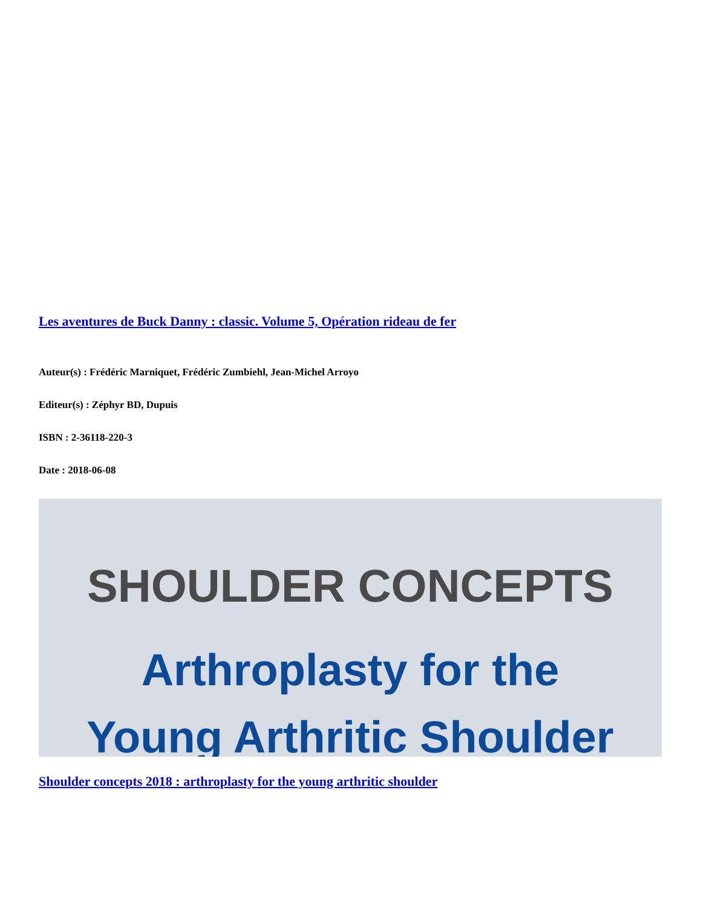Les aventures de Buck Danny : classic. Volume 5, Opération rideau de fer
Auteur(s) : Frédéric Marniquet, Frédéric Zumbiehl, Jean-Michel Arroyo
Editeur(s) : Zéphyr BD, Dupuis
ISBN : 2-36118-220-3
Date : 2018-06-08
SHOULDER CONCEPTS
Arthroplasty for the
Young Arthritic Shoulder
Shoulder concepts 2018 : arthroplasty for the young arthritic shoulder